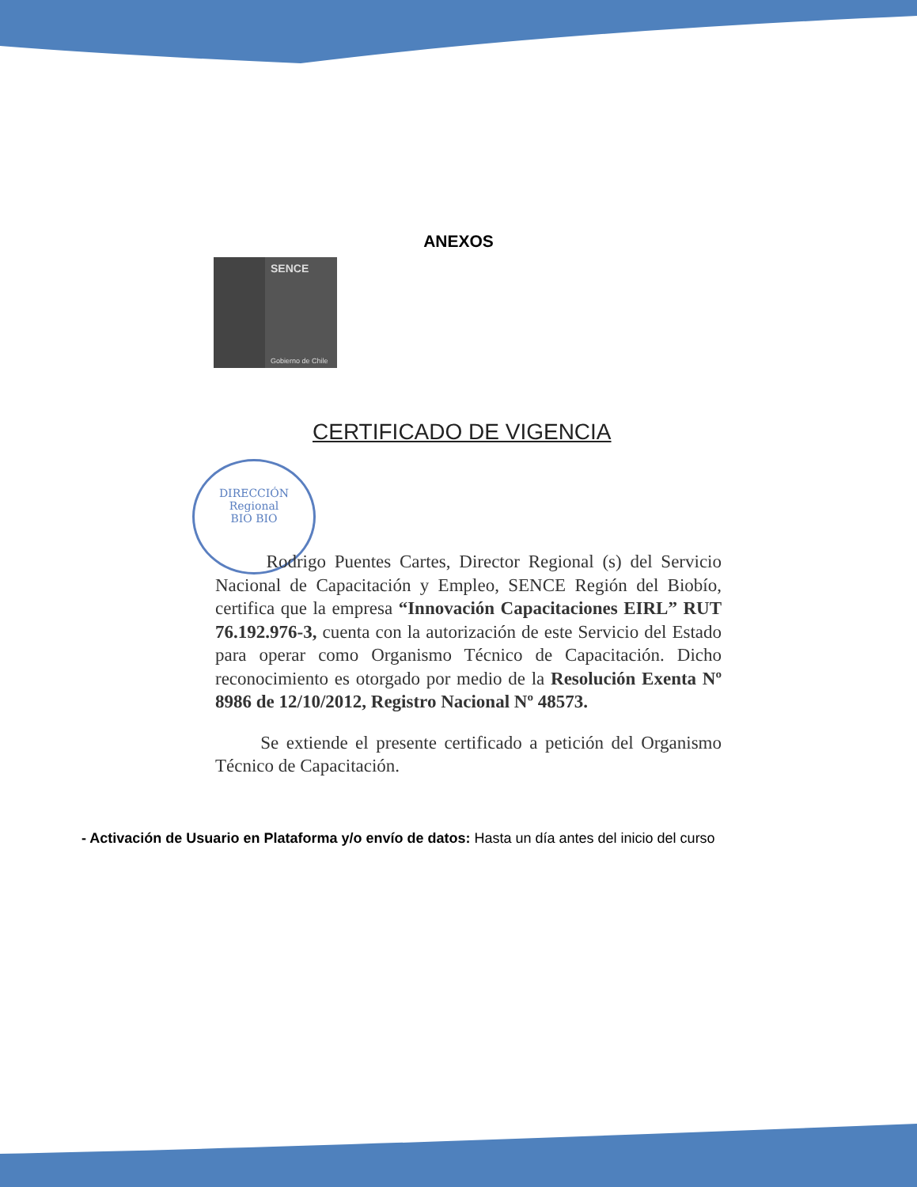ANEXOS
SENCE
Gobierno de Chile
CERTIFICADO DE VIGENCIA
DIRECCIÓN
Regional
BIO BIO
Rodrigo Puentes Cartes, Director Regional (s) del Servicio Nacional de Capacitación y Empleo, SENCE Región del Biobío, certifica que la empresa “Innovación Capacitaciones EIRL” RUT 76.192.976-3, cuenta con la autorización de este Servicio del Estado para operar como Organismo Técnico de Capacitación. Dicho reconocimiento es otorgado por medio de la Resolución Exenta Nº 8986 de 12/10/2012, Registro Nacional Nº 48573.
Se extiende el presente certificado a petición del Organismo Técnico de Capacitación.
- Activación de Usuario en Plataforma y/o envío de datos: Hasta un día antes del inicio del curso